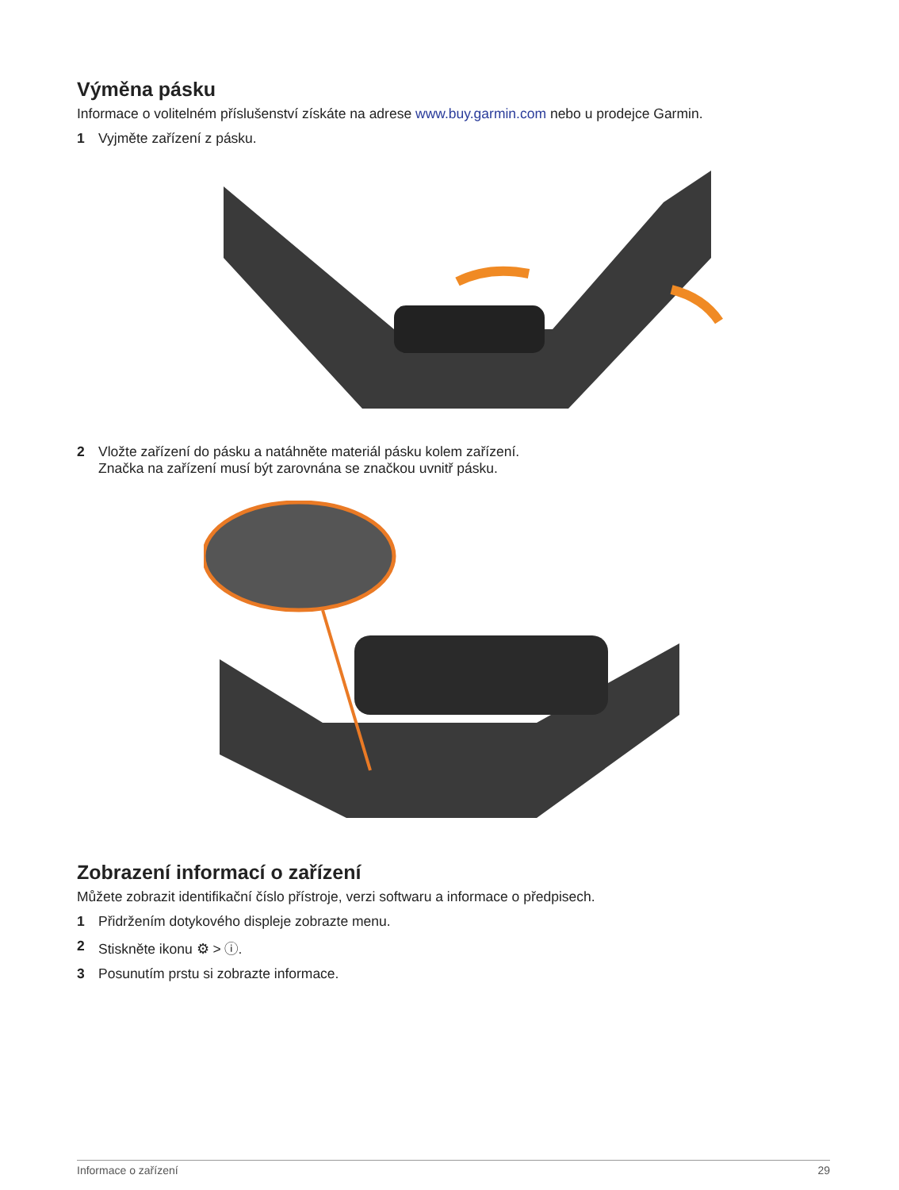Výměna pásku
Informace o volitelném příslušenství získáte na adrese www.buy.garmin.com nebo u prodejce Garmin.
1 Vyjměte zařízení z pásku.
2 Vložte zařízení do pásku a natáhněte materiál pásku kolem zařízení.
Značka na zařízení musí být zarovnána se značkou uvnitř pásku.
Zobrazení informací o zařízení
Můžete zobrazit identifikační číslo přístroje, verzi softwaru a informace o předpisech.
1 Přidržením dotykového displeje zobrazte menu.
2 Stiskněte ikonu ⚙ > ⓘ.
3 Posunutím prstu si zobrazte informace.
Informace o zařízení 29